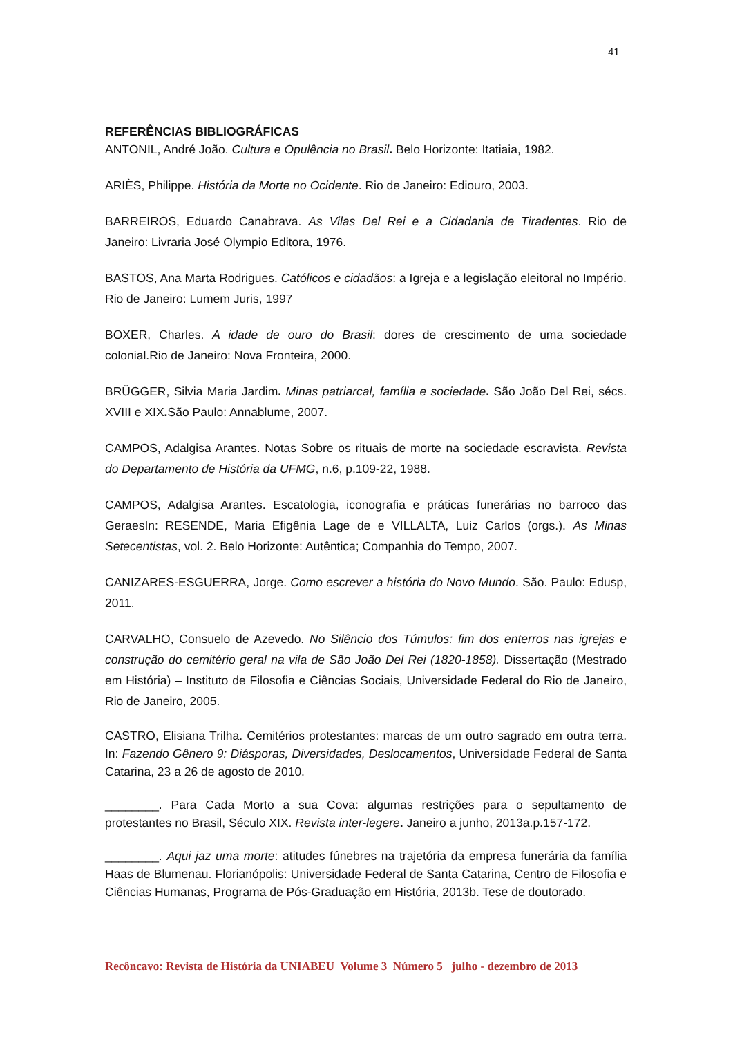41
REFERÊNCIAS BIBLIOGRÁFICAS
ANTONIL, André João. Cultura e Opulência no Brasil. Belo Horizonte: Itatiaia, 1982.
ARIÈS, Philippe. História da Morte no Ocidente. Rio de Janeiro: Ediouro, 2003.
BARREIROS, Eduardo Canabrava. As Vilas Del Rei e a Cidadania de Tiradentes. Rio de Janeiro: Livraria José Olympio Editora, 1976.
BASTOS, Ana Marta Rodrigues. Católicos e cidadãos: a Igreja e a legislação eleitoral no Império. Rio de Janeiro: Lumem Juris, 1997
BOXER, Charles. A idade de ouro do Brasil: dores de crescimento de uma sociedade colonial.Rio de Janeiro: Nova Fronteira, 2000.
BRÜGGER, Silvia Maria Jardim. Minas patriarcal, família e sociedade. São João Del Rei, sécs. XVIII e XIX. São Paulo: Annablume, 2007.
CAMPOS, Adalgisa Arantes. Notas Sobre os rituais de morte na sociedade escravista. Revista do Departamento de História da UFMG, n.6, p.109-22, 1988.
CAMPOS, Adalgisa Arantes. Escatologia, iconografia e práticas funerárias no barroco das GeraesIn: RESENDE, Maria Efigênia Lage de e VILLALTA, Luiz Carlos (orgs.). As Minas Setecentistas, vol. 2. Belo Horizonte: Autêntica; Companhia do Tempo, 2007.
CANIZARES-ESGUERRA, Jorge. Como escrever a história do Novo Mundo. São. Paulo: Edusp, 2011.
CARVALHO, Consuelo de Azevedo. No Silêncio dos Túmulos: fim dos enterros nas igrejas e construção do cemitério geral na vila de São João Del Rei (1820-1858). Dissertação (Mestrado em História) – Instituto de Filosofia e Ciências Sociais, Universidade Federal do Rio de Janeiro, Rio de Janeiro, 2005.
CASTRO, Elisiana Trilha. Cemitérios protestantes: marcas de um outro sagrado em outra terra. In: Fazendo Gênero 9: Diásporas, Diversidades, Deslocamentos, Universidade Federal de Santa Catarina, 23 a 26 de agosto de 2010.
________. Para Cada Morto a sua Cova: algumas restrições para o sepultamento de protestantes no Brasil, Século XIX. Revista inter-legere. Janeiro a junho, 2013a.p.157-172.
________. Aqui jaz uma morte: atitudes fúnebres na trajetória da empresa funerária da família Haas de Blumenau. Florianópolis: Universidade Federal de Santa Catarina, Centro de Filosofia e Ciências Humanas, Programa de Pós-Graduação em História, 2013b. Tese de doutorado.
Recôncavo: Revista de História da UNIABEU Volume 3 Número 5 julho - dezembro de 2013